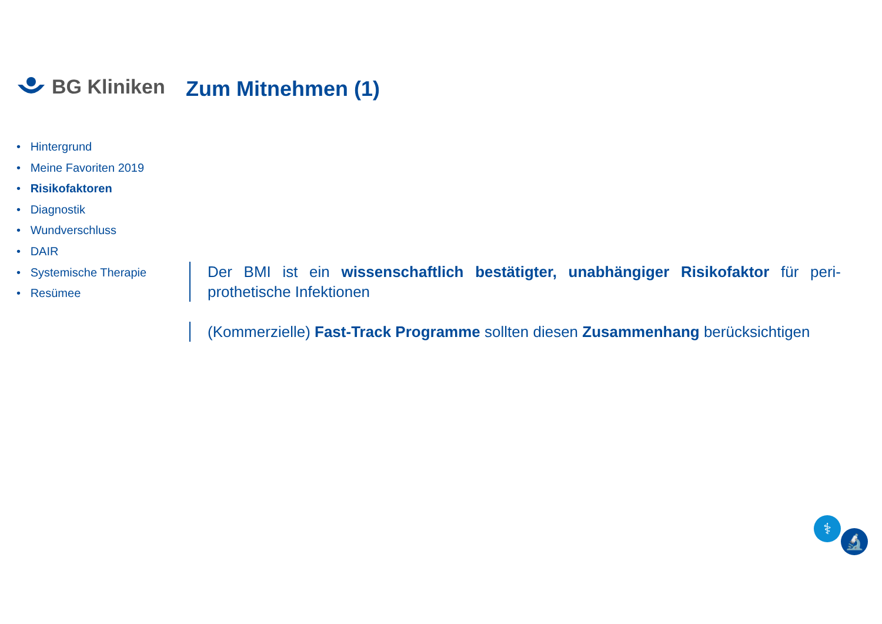BG Kliniken Zum Mitnehmen (1)
• Hintergrund
• Meine Favoriten 2019
• Risikofaktoren
• Diagnostik
• Wundverschluss
• DAIR
• Systemische Therapie
• Resümee
Der BMI ist ein wissenschaftlich bestätigter, unabhängiger Risikofaktor für peri-prothetische Infektionen
(Kommerzielle) Fast-Track Programme sollten diesen Zusammenhang berücksichtigen
⚕
🔬